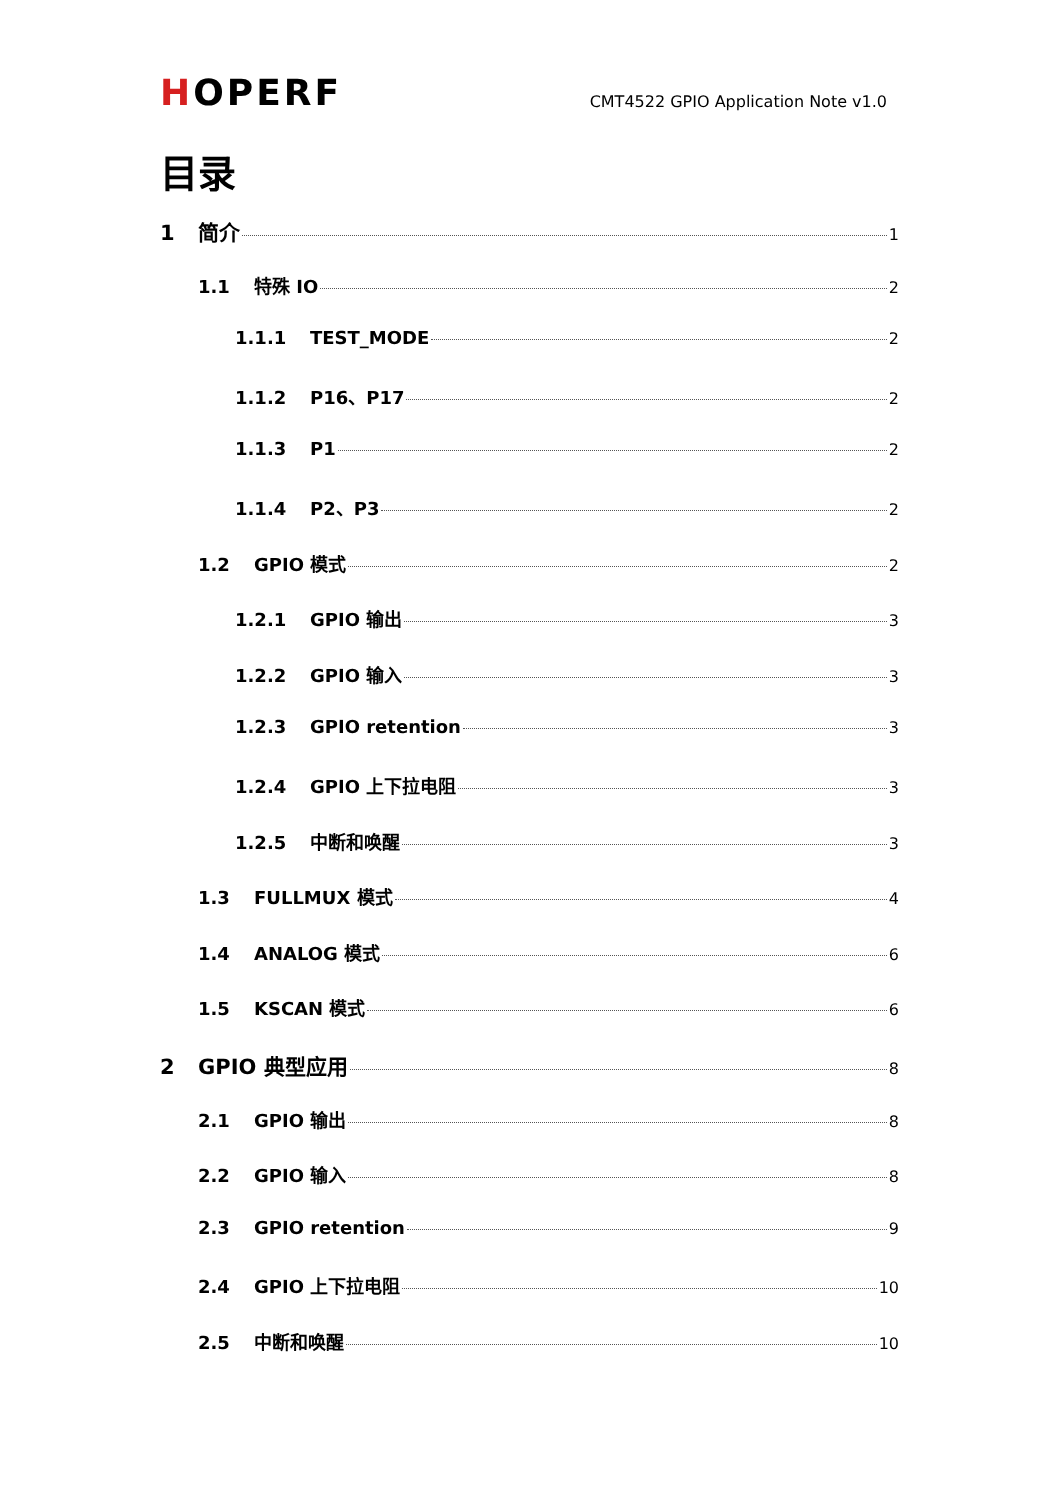HOPERF
CMT4522 GPIO Application Note v1.0
目录
1 简介 1
1.1 特殊 IO 2
1.1.1 TEST_MODE 2
1.1.2 P16、P17 2
1.1.3 P1 2
1.1.4 P2、P3 2
1.2 GPIO 模式 2
1.2.1 GPIO 输出 3
1.2.2 GPIO 输入 3
1.2.3 GPIO retention 3
1.2.4 GPIO 上下拉电阻 3
1.2.5 中断和唤醒 3
1.3 FULLMUX 模式 4
1.4 ANALOG 模式 6
1.5 KSCAN 模式 6
2 GPIO 典型应用 8
2.1 GPIO 输出 8
2.2 GPIO 输入 8
2.3 GPIO retention 9
2.4 GPIO 上下拉电阻 10
2.5 中断和唤醒 10